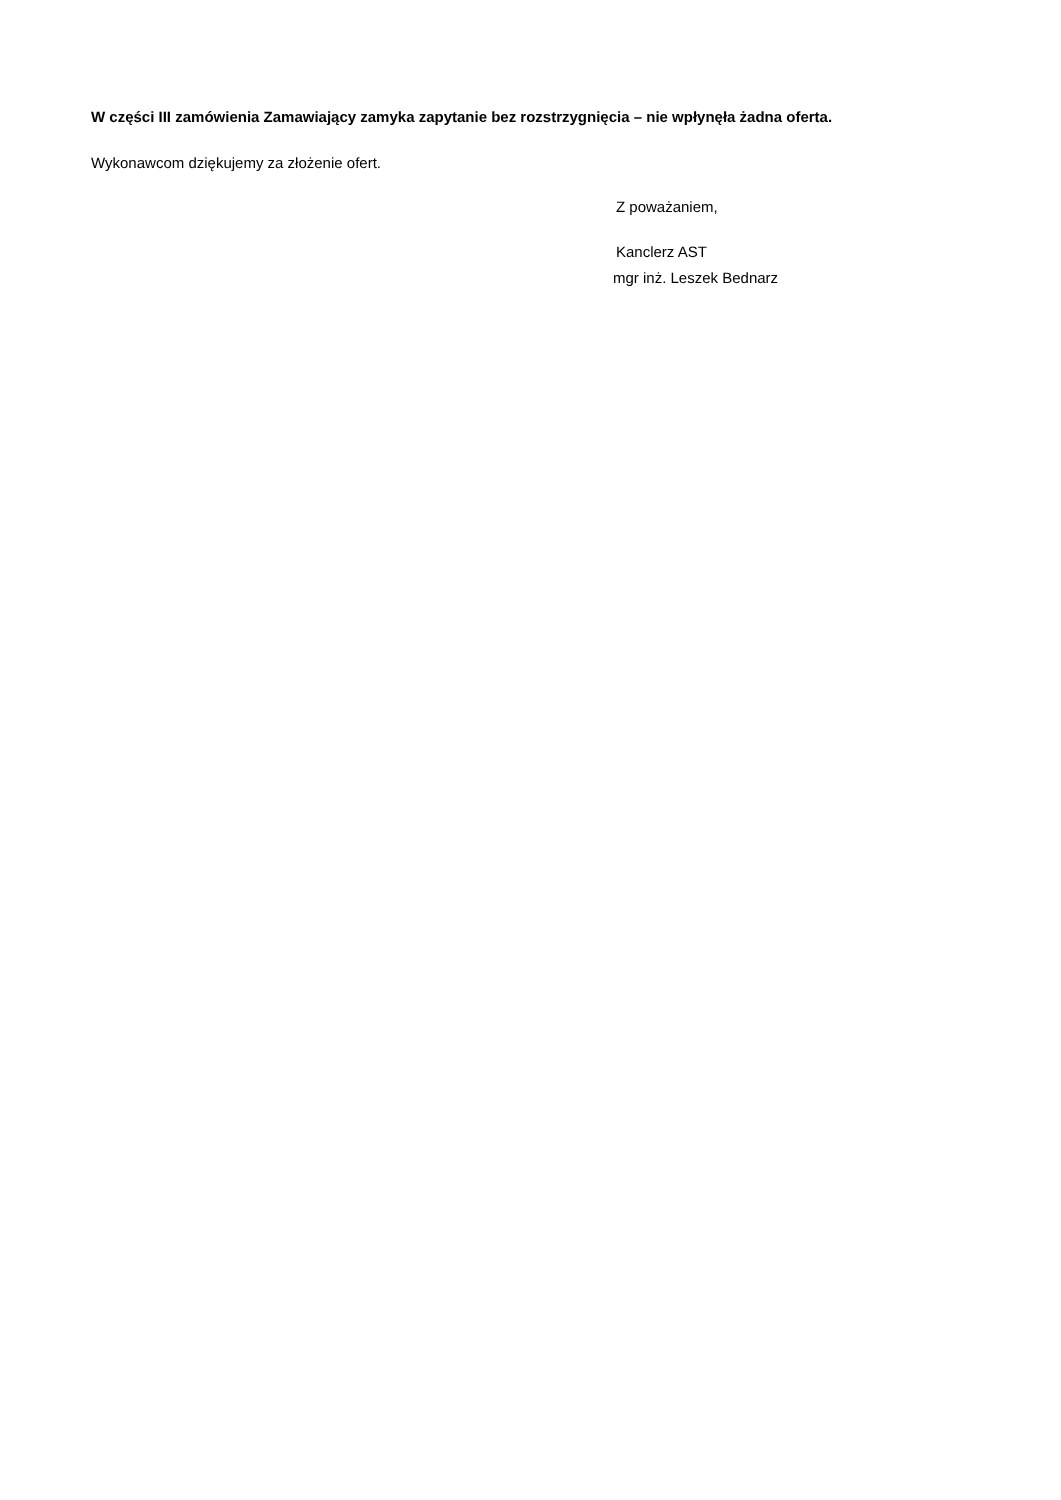W części III zamówienia Zamawiający zamyka zapytanie bez rozstrzygnięcia – nie wpłynęła żadna oferta.
Wykonawcom dziękujemy za złożenie ofert.
Z poważaniem,
Kanclerz AST
mgr inż. Leszek Bednarz